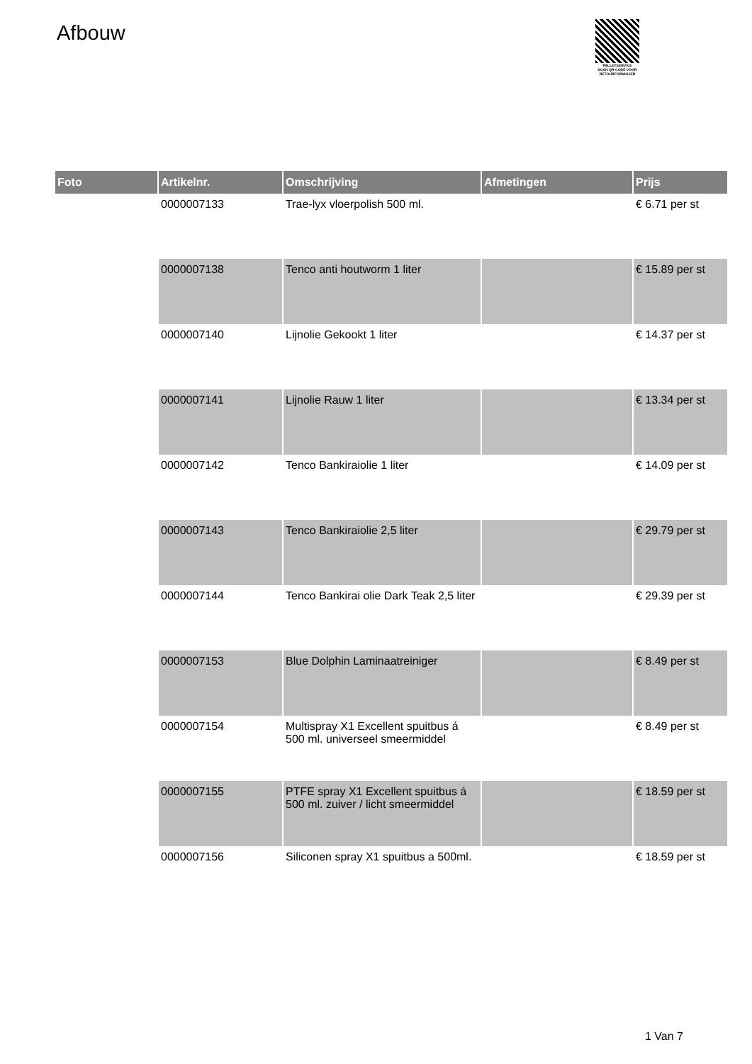Afbouw
PALLETSERVICE
SCAN QR-CODE VOOR
RETOURFORMULIER
| Foto | Artikelnr. | Omschrijving | Afmetingen | Prijs |
| --- | --- | --- | --- | --- |
| | 0000007133 | Trae-lyx vloerpolish 500 ml. | | € 6.71 per st |
| | 0000007138 | Tenco anti houtworm 1 liter | | € 15.89 per st |
| | 0000007140 | Lijnolie Gekookt 1 liter | | € 14.37 per st |
| | 0000007141 | Lijnolie Rauw 1 liter | | € 13.34 per st |
| | 0000007142 | Tenco Bankiraiolie 1 liter | | € 14.09 per st |
| | 0000007143 | Tenco Bankiraiolie 2,5 liter | | € 29.79 per st |
| | 0000007144 | Tenco Bankirai olie Dark Teak 2,5 liter | | € 29.39 per st |
| | 0000007153 | Blue Dolphin Laminaatreiniger | | € 8.49 per st |
| | 0000007154 | Multispray X1 Excellent spuitbus á 500 ml. universeel smeermiddel | | € 8.49 per st |
| | 0000007155 | PTFE spray X1 Excellent spuitbus á 500 ml. zuiver / licht smeermiddel | | € 18.59 per st |
| | 0000007156 | Siliconen spray X1 spuitbus a 500ml. | | € 18.59 per st |
1 Van 7